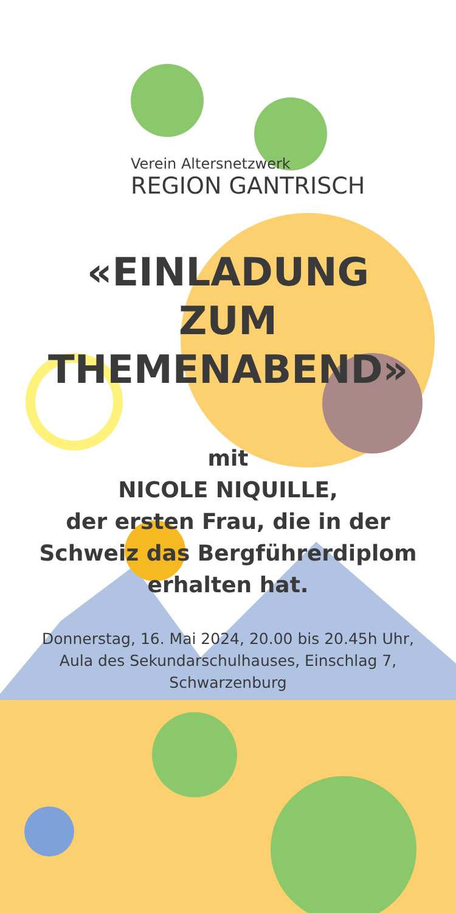Verein Altersnetzwerk
REGION GANTRISCH
«EINLADUNG
ZUM THEMENABEND»
mit
NICOLE NIQUILLE,
der ersten Frau, die in der
Schweiz das Bergführerdiplom
erhalten hat.
Donnerstag, 16. Mai 2024, 20.00 bis 20.45h Uhr,
Aula des Sekundarschulhauses, Einschlag 7,
Schwarzenburg